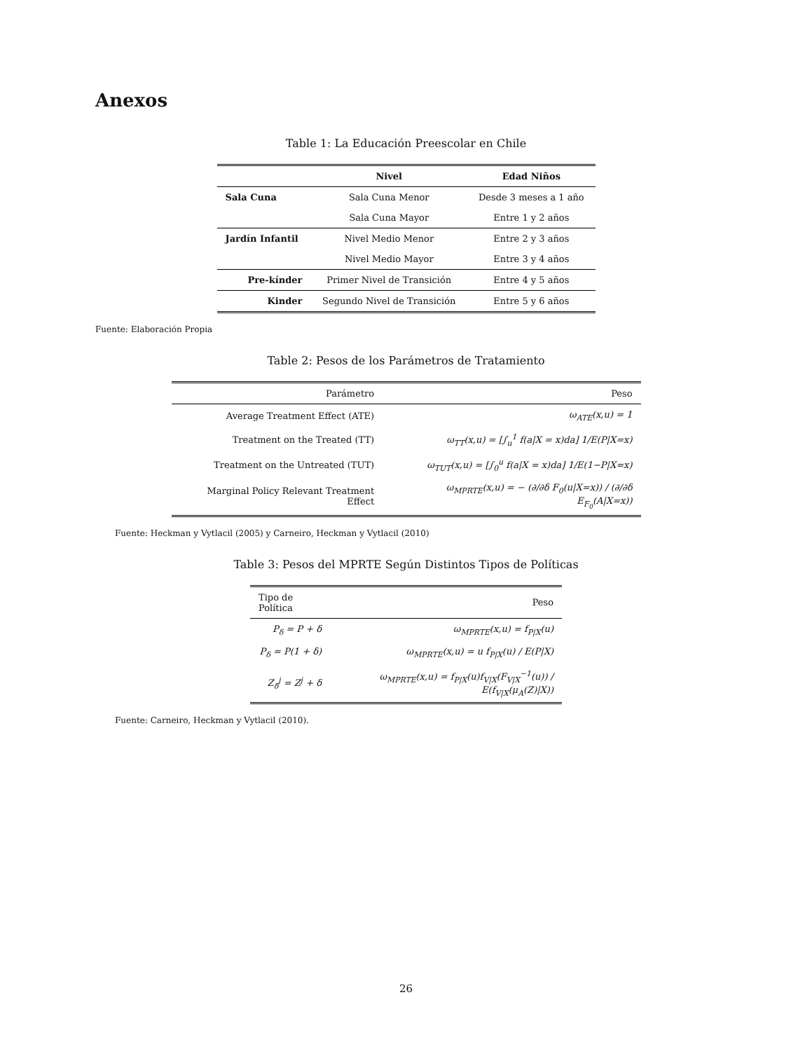Anexos
Table 1: La Educación Preescolar en Chile
| | Nivel | Edad Niños |
| --- | --- | --- |
| Sala Cuna | Sala Cuna Menor | Desde 3 meses a 1 año |
| | Sala Cuna Mayor | Entre 1 y 2 años |
| Jardín Infantil | Nivel Medio Menor | Entre 2 y 3 años |
| | Nivel Medio Mayor | Entre 3 y 4 años |
| Pre-kínder | Primer Nivel de Transición | Entre 4 y 5 años |
| Kinder | Segundo Nivel de Transición | Entre 5 y 6 años |
Fuente: Elaboración Propia
Table 2: Pesos de los Parámetros de Tratamiento
| Parámetro | Peso |
| Average Treatment Effect (ATE) | ω<sub>ATE</sub>(x,u) = 1 |
| Treatment on the Treated (TT) | ω<sub>TT</sub>(x,u) = [∫<sub>u</sub><sup>1</sup> f(a/X = x)da] 1/E(P/X=x) |
| Treatment on the Untreated (TUT) | ω<sub>TUT</sub>(x,u) = [∫<sub>0</sub><sup>u</sup> f(a/X = x)da] 1/E(1−P/X=x) |
| Marginal Policy Relevant Treatment Effect | ω<sub>MPRTE</sub>(x,u) = − (∂/∂δ F<sub>0</sub>(u/X=x)) / (∂/∂δ E<sub>F<sub>0</sub></sub>(A/X=x)) |
Fuente: Heckman y Vytlacil (2005) y Carneiro, Heckman y Vytlacil (2010)
Table 3: Pesos del MPRTE Según Distintos Tipos de Políticas
| Tipo de Política | Peso |
| P<sub>δ</sub> = P + δ | ω<sub>MPRTE</sub>(x,u) = f<sub>P/X</sub>(u) |
| P<sub>δ</sub> = P(1 + δ) | ω<sub>MPRTE</sub>(x,u) = u f<sub>P/X</sub>(u) / E(P/X) |
| Z<sub>δ</sub><sup>j</sup> = Z<sup>j</sup> + δ | ω<sub>MPRTE</sub>(x,u) = f<sub>P/X</sub>(u)f<sub>V/X</sub>(F<sub>V/X</sub><sup>−1</sup>(u)) / E(f<sub>V/X</sub>(μ<sub>A</sub>(Z)/X)) |
Fuente: Carneiro, Heckman y Vytlacil (2010).
26